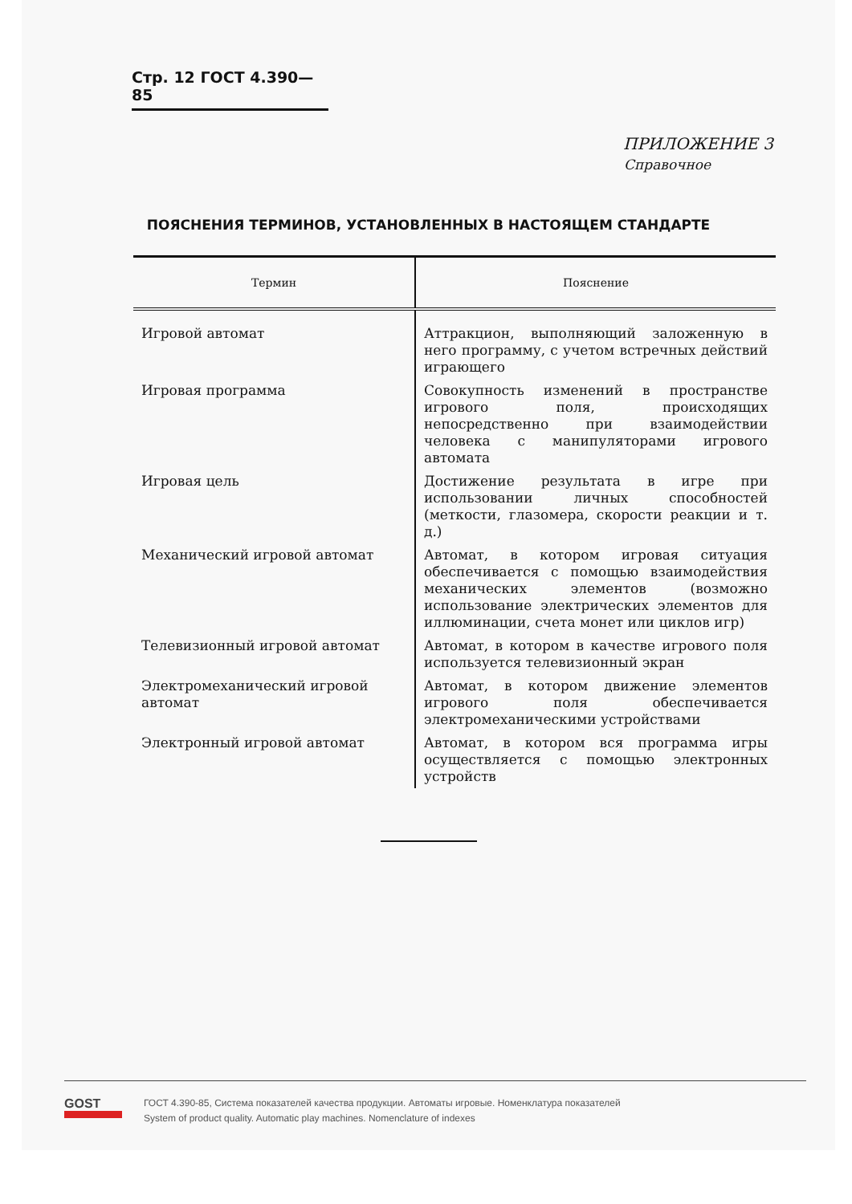Стр. 12 ГОСТ 4.390—85
ПРИЛОЖЕНИЕ 3
Справочное
ПОЯСНЕНИЯ ТЕРМИНОВ, УСТАНОВЛЕННЫХ В НАСТОЯЩЕМ СТАНДАРТЕ
| Термин | Пояснение |
| --- | --- |
| Игровой автомат | Аттракцион, выполняющий заложенную в него программу, с учетом встречных действий играющего |
| Игровая программа | Совокупность изменений в пространстве игрового поля, происходящих непосредственно при взаимодействии человека с манипуляторами игрового автомата |
| Игровая цель | Достижение результата в игре при использовании личных способностей (меткости, глазомера, скорости реакции и т. д.) |
| Механический игровой автомат | Автомат, в котором игровая ситуация обеспечивается с помощью взаимодействия механических элементов (возможно использование электрических элементов для иллюминации, счета монет или циклов игр) |
| Телевизионный игровой автомат | Автомат, в котором в качестве игрового поля используется телевизионный экран |
| Электромеханический игровой автомат | Автомат, в котором движение элементов игрового поля обеспечивается электромеханическими устройствами |
| Электронный игровой автомат | Автомат, в котором вся программа игры осуществляется с помощью электронных устройств |
GOST
ГОСТ 4.390-85, Система показателей качества продукции. Автоматы игровые. Номенклатура показателей
System of product quality. Automatic play machines. Nomenclature of indexes